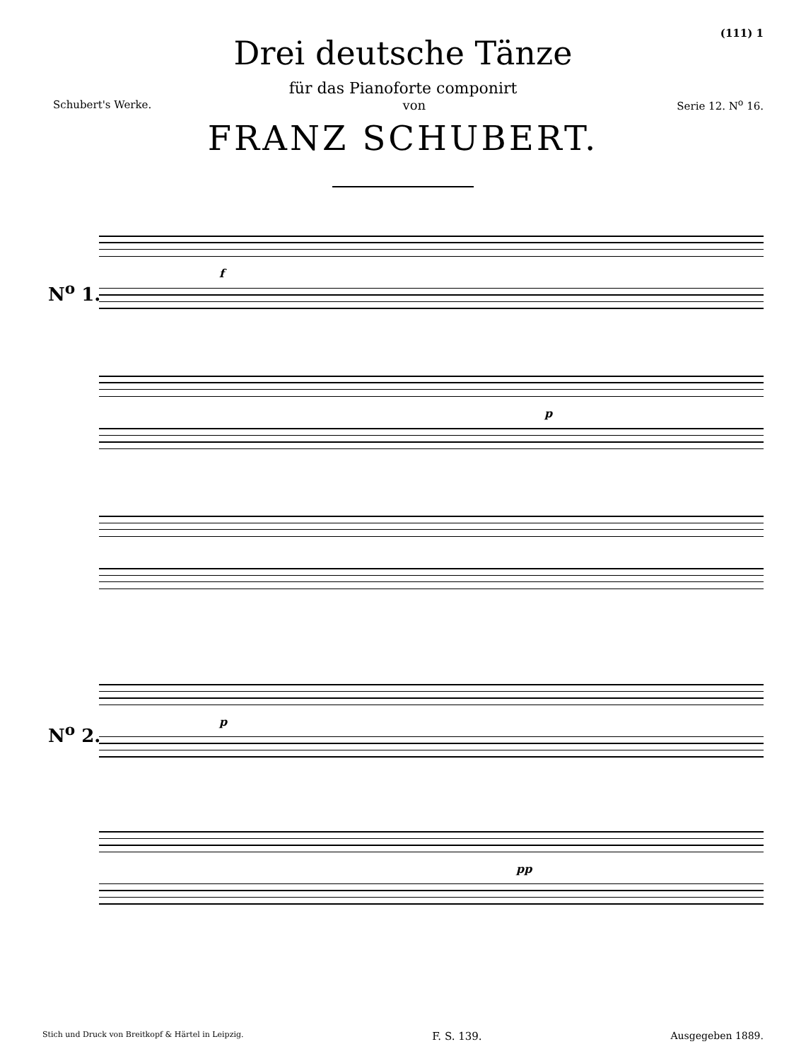(111) 1
Drei deutsche Tänze
für das Pianoforte componirt
Schubert's Werke. von Serie 12. N<sup>o</sup> 16.
FRANZ SCHUBERT.
N<sup>o</sup> 1.
f
p
N<sup>o</sup> 2. p
pp
Stich und Druck von Breitkopf & Härtel in Leipzig. F. S. 139. Ausgegeben 1889.